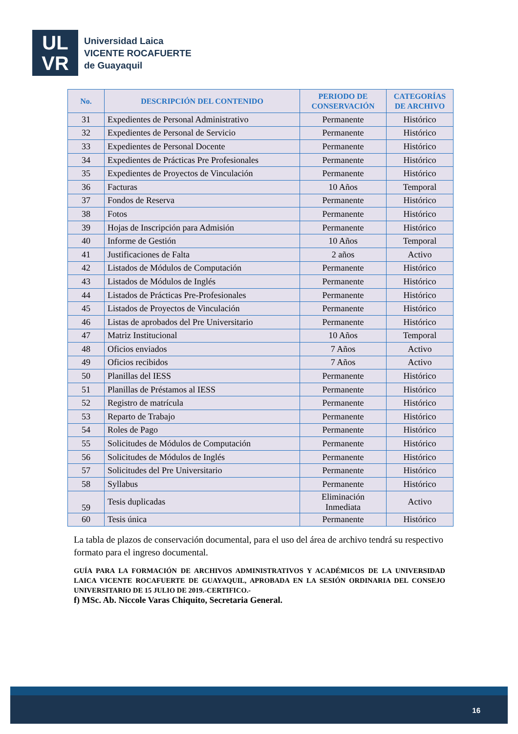UL
VR
Universidad Laica
VICENTE ROCAFUERTE
de Guayaquil
| No. | DESCRIPCIÓN DEL CONTENIDO | PERIODO DE CONSERVACIÓN | CATEGORÍAS DE ARCHIVO |
| --- | --- | --- | --- |
| 31 | Expedientes de Personal Administrativo | Permanente | Histórico |
| 32 | Expedientes de Personal de Servicio | Permanente | Histórico |
| 33 | Expedientes de Personal Docente | Permanente | Histórico |
| 34 | Expedientes de Prácticas Pre Profesionales | Permanente | Histórico |
| 35 | Expedientes de Proyectos de Vinculación | Permanente | Histórico |
| 36 | Facturas | 10 Años | Temporal |
| 37 | Fondos de Reserva | Permanente | Histórico |
| 38 | Fotos | Permanente | Histórico |
| 39 | Hojas de Inscripción para Admisión | Permanente | Histórico |
| 40 | Informe de Gestión | 10 Años | Temporal |
| 41 | Justificaciones de Falta | 2 años | Activo |
| 42 | Listados de Módulos de Computación | Permanente | Histórico |
| 43 | Listados de Módulos de Inglés | Permanente | Histórico |
| 44 | Listados de Prácticas Pre-Profesionales | Permanente | Histórico |
| 45 | Listados de Proyectos de Vinculación | Permanente | Histórico |
| 46 | Listas de aprobados del Pre Universitario | Permanente | Histórico |
| 47 | Matriz Institucional | 10 Años | Temporal |
| 48 | Oficios enviados | 7 Años | Activo |
| 49 | Oficios recibidos | 7 Años | Activo |
| 50 | Planillas del IESS | Permanente | Histórico |
| 51 | Planillas de Préstamos al IESS | Permanente | Histórico |
| 52 | Registro de matrícula | Permanente | Histórico |
| 53 | Reparto de Trabajo | Permanente | Histórico |
| 54 | Roles de Pago | Permanente | Histórico |
| 55 | Solicitudes de Módulos de Computación | Permanente | Histórico |
| 56 | Solicitudes de Módulos de Inglés | Permanente | Histórico |
| 57 | Solicitudes del Pre Universitario | Permanente | Histórico |
| 58 | Syllabus | Permanente | Histórico |
| 59 | Tesis duplicadas | Eliminación Inmediata | Activo |
| 60 | Tesis única | Permanente | Histórico |
La tabla de plazos de conservación documental, para el uso del área de archivo tendrá su respectivo formato para el ingreso documental.
GUÍA PARA LA FORMACIÓN DE ARCHIVOS ADMINISTRATIVOS Y ACADÉMICOS DE LA UNIVERSIDAD LAICA VICENTE ROCAFUERTE DE GUAYAQUIL, APROBADA EN LA SESIÓN ORDINARIA DEL CONSEJO UNIVERSITARIO DE 15 JULIO DE 2019.-CERTIFICO.-
f) MSc. Ab. Niccole Varas Chiquito, Secretaria General.
16